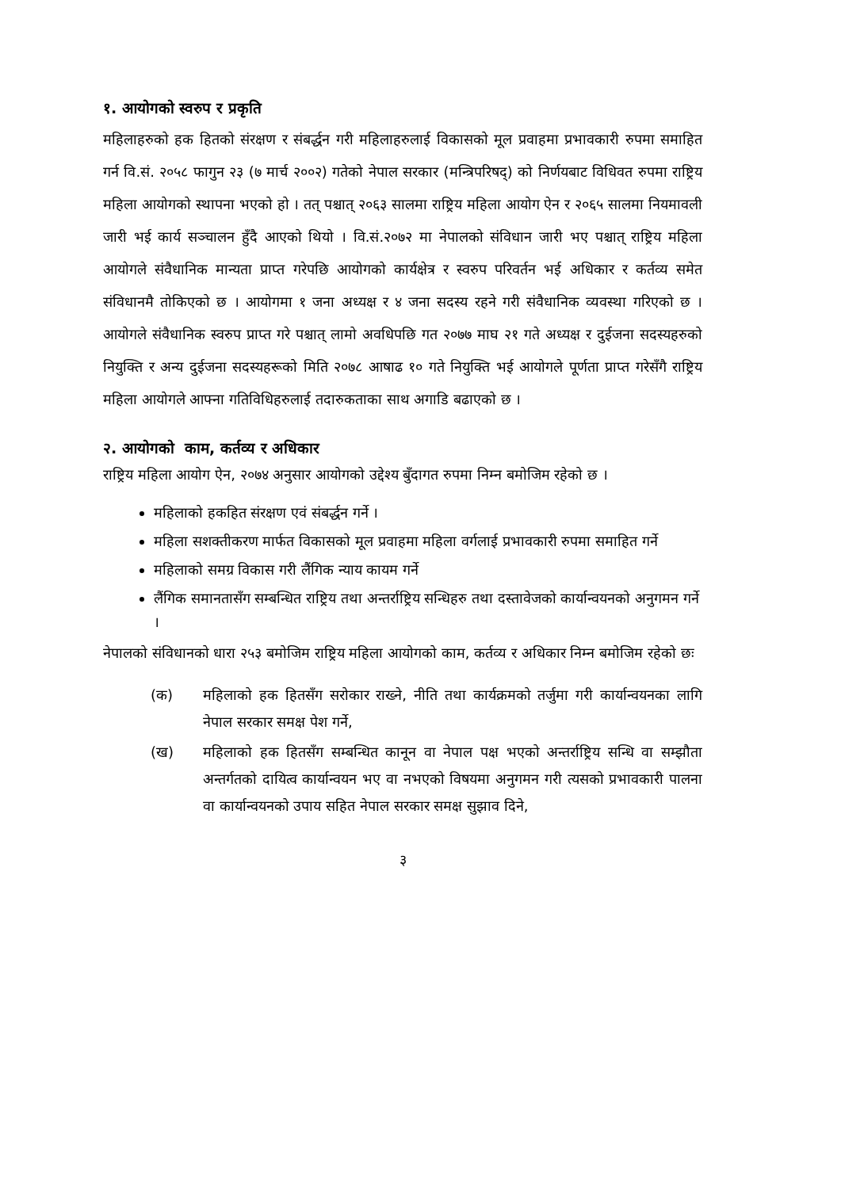१. आयोगको स्वरुप र प्रकृति
महिलाहरुको हक हितको संरक्षण र संबर्द्धन गरी महिलाहरुलाई विकासको मूल प्रवाहमा प्रभावकारी रुपमा समाहित गर्न वि.सं. २०५८ फागुन २३ (७ मार्च २००२) गतेको नेपाल सरकार (मन्त्रिपरिषद्) को निर्णयबाट विधिवत रुपमा राष्ट्रिय महिला आयोगको स्थापना भएको हो । तत् पश्चात् २०६३ सालमा राष्ट्रिय महिला आयोग ऐन र २०६५ सालमा नियमावली जारी भई कार्य सञ्चालन हुँदै आएको थियो । वि.सं.२०७२ मा नेपालको संविधान जारी भए पश्चात् राष्ट्रिय महिला आयोगले संवैधानिक मान्यता प्राप्त गरेपछि आयोगको कार्यक्षेत्र र स्वरुप परिवर्तन भई अधिकार र कर्तव्य समेत संविधानमै तोकिएको छ । आयोगमा १ जना अध्यक्ष र ४ जना सदस्य रहने गरी संवैधानिक व्यवस्था गरिएको छ । आयोगले संवैधानिक स्वरुप प्राप्त गरे पश्चात् लामो अवधिपछि गत २०७७ माघ २१ गते अध्यक्ष र दुईजना सदस्यहरुको नियुक्ति र अन्य दुईजना सदस्यहरूको मिति २०७८ आषाढ १० गते नियुक्ति भई आयोगले पूर्णता प्राप्त गरेसँगै राष्ट्रिय महिला आयोगले आफ्ना गतिविधिहरुलाई तदारुकताका साथ अगाडि बढाएको छ ।
२. आयोगको काम, कर्तव्य र अधिकार
राष्ट्रिय महिला आयोग ऐन, २०७४ अनुसार आयोगको उद्देश्य बुँदागत रुपमा निम्न बमोजिम रहेको छ ।
महिलाको हकहित संरक्षण एवं संबर्द्धन गर्ने ।
महिला सशक्तीकरण मार्फत विकासको मूल प्रवाहमा महिला वर्गलाई प्रभावकारी रुपमा समाहित गर्ने
महिलाको समग्र विकास गरी लैंगिक न्याय कायम गर्ने
लैंगिक समानतासँग सम्बन्धित राष्ट्रिय तथा अन्तर्राष्ट्रिय सन्धिहरु तथा दस्तावेजको कार्यान्वयनको अनुगमन गर्ने ।
नेपालको संविधानको धारा २५३ बमोजिम राष्ट्रिय महिला आयोगको काम, कर्तव्य र अधिकार निम्न बमोजिम रहेको छः
(क) महिलाको हक हितसँग सरोकार राख्ने, नीति तथा कार्यक्रमको तर्जुमा गरी कार्यान्वयनका लागि नेपाल सरकार समक्ष पेश गर्ने,
(ख) महिलाको हक हितसँग सम्बन्धित कानून वा नेपाल पक्ष भएको अन्तर्राष्ट्रिय सन्धि वा सम्झौता अन्तर्गतको दायित्व कार्यान्वयन भए वा नभएको विषयमा अनुगमन गरी त्यसको प्रभावकारी पालना वा कार्यान्वयनको उपाय सहित नेपाल सरकार समक्ष सुझाव दिने,
३